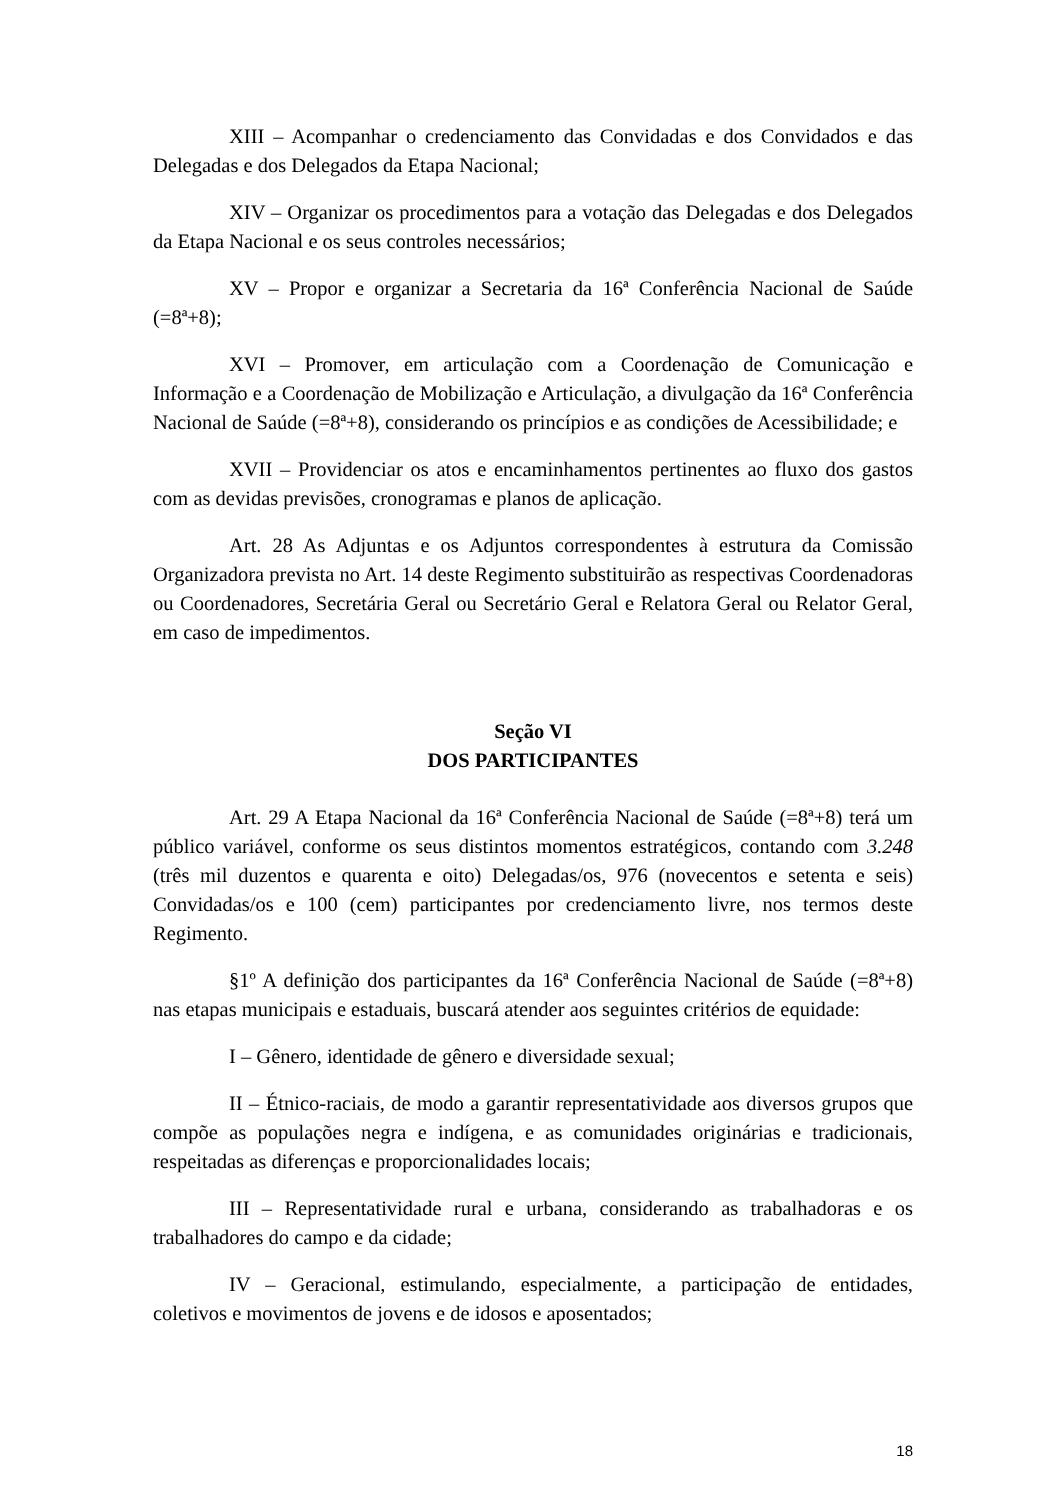XIII – Acompanhar o credenciamento das Convidadas e dos Convidados e das Delegadas e dos Delegados da Etapa Nacional;
XIV – Organizar os procedimentos para a votação das Delegadas e dos Delegados da Etapa Nacional e os seus controles necessários;
XV – Propor e organizar a Secretaria da 16ª Conferência Nacional de Saúde (=8ª+8);
XVI – Promover, em articulação com a Coordenação de Comunicação e Informação e a Coordenação de Mobilização e Articulação, a divulgação da 16ª Conferência Nacional de Saúde (=8ª+8), considerando os princípios e as condições de Acessibilidade; e
XVII – Providenciar os atos e encaminhamentos pertinentes ao fluxo dos gastos com as devidas previsões, cronogramas e planos de aplicação.
Art. 28 As Adjuntas e os Adjuntos correspondentes à estrutura da Comissão Organizadora prevista no Art. 14 deste Regimento substituirão as respectivas Coordenadoras ou Coordenadores, Secretária Geral ou Secretário Geral e Relatora Geral ou Relator Geral, em caso de impedimentos.
Seção VI
DOS PARTICIPANTES
Art. 29 A Etapa Nacional da 16ª Conferência Nacional de Saúde (=8ª+8) terá um público variável, conforme os seus distintos momentos estratégicos, contando com 3.248 (três mil duzentos e quarenta e oito) Delegadas/os, 976 (novecentos e setenta e seis) Convidadas/os e 100 (cem) participantes por credenciamento livre, nos termos deste Regimento.
§1º A definição dos participantes da 16ª Conferência Nacional de Saúde (=8ª+8) nas etapas municipais e estaduais, buscará atender aos seguintes critérios de equidade:
I – Gênero, identidade de gênero e diversidade sexual;
II – Étnico-raciais, de modo a garantir representatividade aos diversos grupos que compõe as populações negra e indígena, e as comunidades originárias e tradicionais, respeitadas as diferenças e proporcionalidades locais;
III – Representatividade rural e urbana, considerando as trabalhadoras e os trabalhadores do campo e da cidade;
IV – Geracional, estimulando, especialmente, a participação de entidades, coletivos e movimentos de jovens e de idosos e aposentados;
18